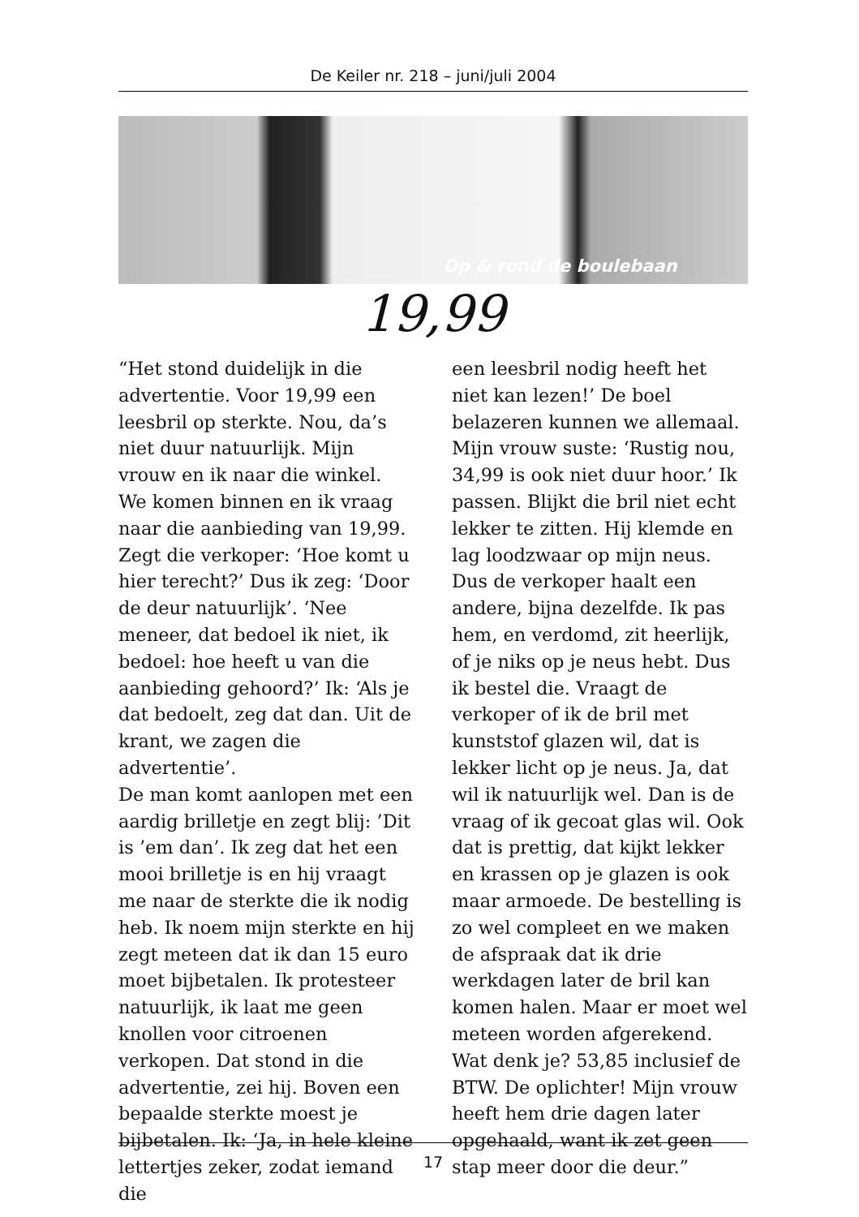De Keiler nr. 218 – juni/juli 2004
Op & rond de boulebaan
19,99
“Het stond duidelijk in die advertentie. Voor 19,99 een leesbril op sterkte. Nou, da’s niet duur natuurlijk. Mijn vrouw en ik naar die winkel. We komen binnen en ik vraag naar die aanbieding van 19,99. Zegt die verkoper: ‘Hoe komt u hier terecht?’ Dus ik zeg: ‘Door de deur natuurlijk’. ‘Nee meneer, dat bedoel ik niet, ik bedoel: hoe heeft u van die aanbieding gehoord?’ Ik: ‘Als je dat bedoelt, zeg dat dan. Uit de krant, we zagen die advertentie’.
De man komt aanlopen met een aardig brilletje en zegt blij: ’Dit is ’em dan’. Ik zeg dat het een mooi brilletje is en hij vraagt me naar de sterkte die ik nodig heb. Ik noem mijn sterkte en hij zegt meteen dat ik dan 15 euro moet bijbetalen. Ik protesteer natuurlijk, ik laat me geen knollen voor citroenen verkopen. Dat stond in die advertentie, zei hij. Boven een bepaalde sterkte moest je bijbetalen. Ik: ‘Ja, in hele kleine lettertjes zeker, zodat iemand die
een leesbril nodig heeft het niet kan lezen!’ De boel belazeren kunnen we allemaal. Mijn vrouw suste: ‘Rustig nou, 34,99 is ook niet duur hoor.’ Ik passen. Blijkt die bril niet echt lekker te zitten. Hij klemde en lag loodzwaar op mijn neus. Dus de verkoper haalt een andere, bijna dezelfde. Ik pas hem, en verdomd, zit heerlijk, of je niks op je neus hebt. Dus ik bestel die. Vraagt de verkoper of ik de bril met kunststof glazen wil, dat is lekker licht op je neus. Ja, dat wil ik natuurlijk wel. Dan is de vraag of ik gecoat glas wil. Ook dat is prettig, dat kijkt lekker en krassen op je glazen is ook maar armoede. De bestelling is zo wel compleet en we maken de afspraak dat ik drie werkdagen later de bril kan komen halen. Maar er moet wel meteen worden afgerekend. Wat denk je? 53,85 inclusief de BTW. De oplichter! Mijn vrouw heeft hem drie dagen later opgehaald, want ik zet geen stap meer door die deur.”
17